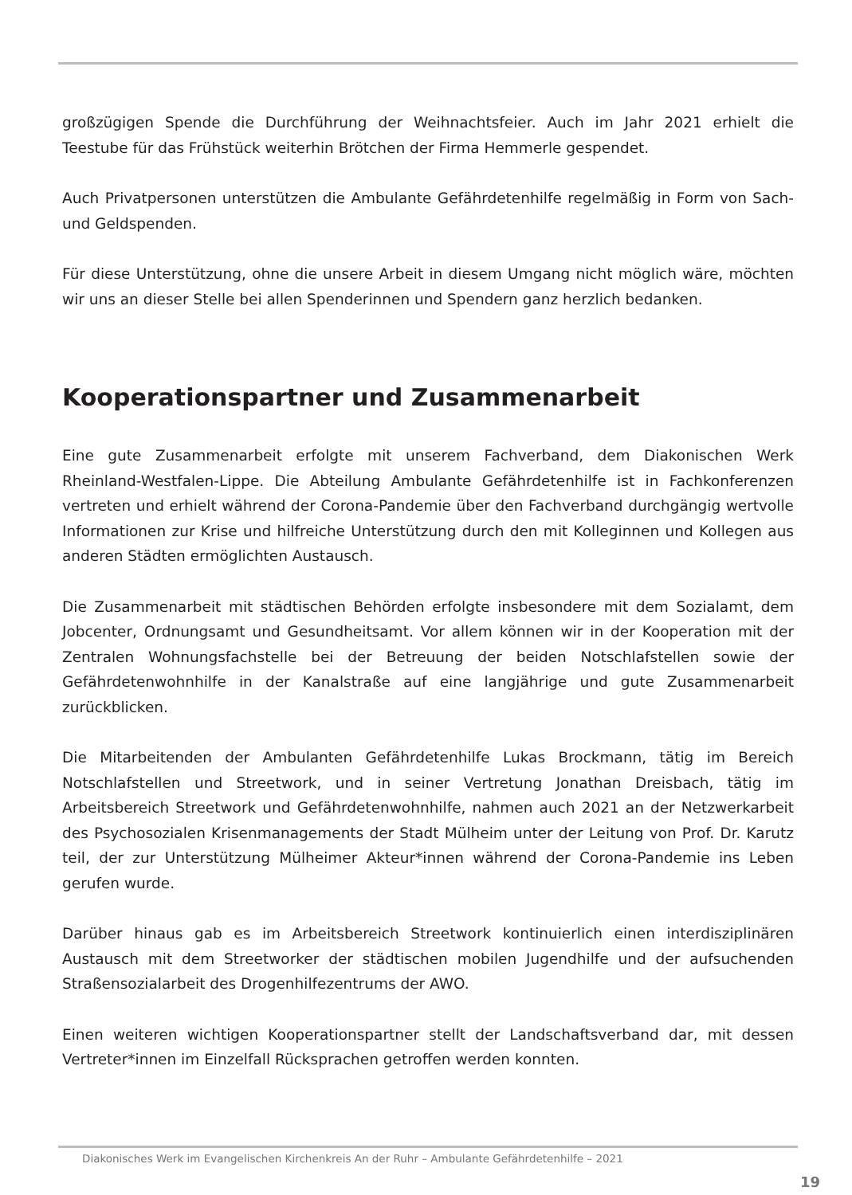großzügigen Spende die Durchführung der Weihnachtsfeier. Auch im Jahr 2021 erhielt die Teestube für das Frühstück weiterhin Brötchen der Firma Hemmerle gespendet.
Auch Privatpersonen unterstützen die Ambulante Gefährdetenhilfe regelmäßig in Form von Sach- und Geldspenden.
Für diese Unterstützung, ohne die unsere Arbeit in diesem Umgang nicht möglich wäre, möchten wir uns an dieser Stelle bei allen Spenderinnen und Spendern ganz herzlich bedanken.
Kooperationspartner und Zusammenarbeit
Eine gute Zusammenarbeit erfolgte mit unserem Fachverband, dem Diakonischen Werk Rheinland-Westfalen-Lippe. Die Abteilung Ambulante Gefährdetenhilfe ist in Fachkonferenzen vertreten und erhielt während der Corona-Pandemie über den Fachverband durchgängig wertvolle Informationen zur Krise und hilfreiche Unterstützung durch den mit Kolleginnen und Kollegen aus anderen Städten ermöglichten Austausch.
Die Zusammenarbeit mit städtischen Behörden erfolgte insbesondere mit dem Sozialamt, dem Jobcenter, Ordnungsamt und Gesundheitsamt. Vor allem können wir in der Kooperation mit der Zentralen Wohnungsfachstelle bei der Betreuung der beiden Notschlafstellen sowie der Gefährdetenwohnhilfe in der Kanalstraße auf eine langjährige und gute Zusammenarbeit zurückblicken.
Die Mitarbeitenden der Ambulanten Gefährdetenhilfe Lukas Brockmann, tätig im Bereich Notschlafstellen und Streetwork, und in seiner Vertretung Jonathan Dreisbach, tätig im Arbeitsbereich Streetwork und Gefährdetenwohnhilfe, nahmen auch 2021 an der Netzwerkarbeit des Psychosozialen Krisenmanagements der Stadt Mülheim unter der Leitung von Prof. Dr. Karutz teil, der zur Unterstützung Mülheimer Akteur*innen während der Corona-Pandemie ins Leben gerufen wurde.
Darüber hinaus gab es im Arbeitsbereich Streetwork kontinuierlich einen interdisziplinären Austausch mit dem Streetworker der städtischen mobilen Jugendhilfe und der aufsuchenden Straßensozialarbeit des Drogenhilfezentrums der AWO.
Einen weiteren wichtigen Kooperationspartner stellt der Landschaftsverband dar, mit dessen Vertreter*innen im Einzelfall Rücksprachen getroffen werden konnten.
Diakonisches Werk im Evangelischen Kirchenkreis An der Ruhr – Ambulante Gefährdetenhilfe – 2021
19